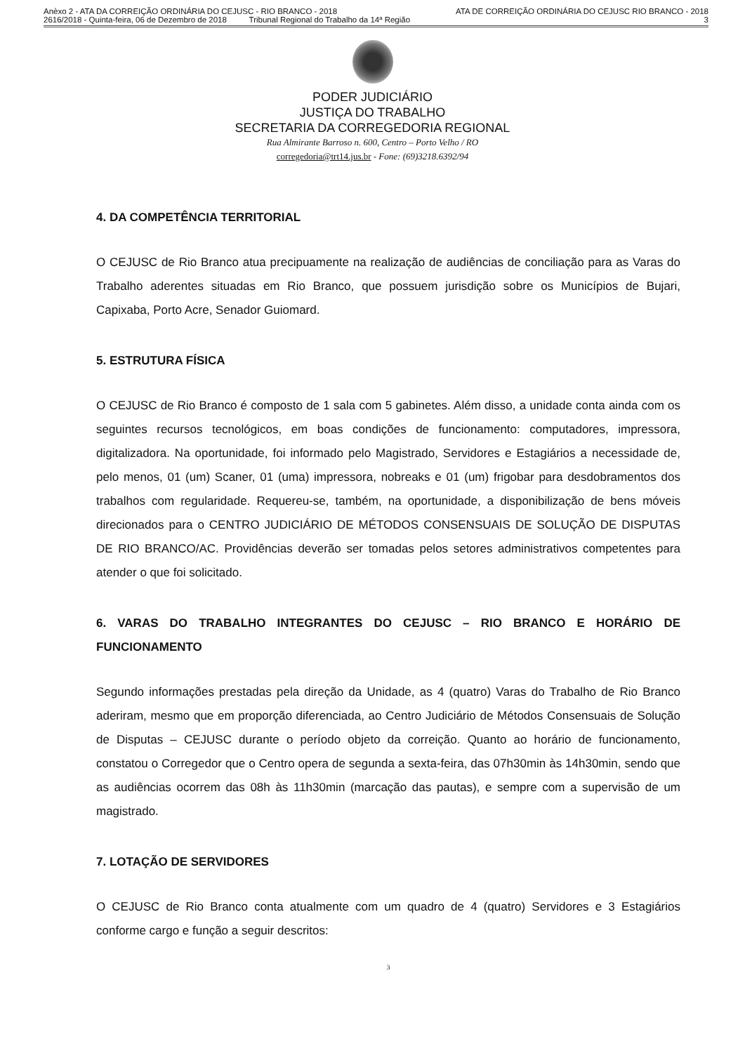Anèxo 2 - ATA DA CORREIÇÃO ORDINÁRIA DO CEJUSC - RIO BRANCO - 2018 ATA DE CORREIÇÃO ORDINÁRIA DO CEJUSC RIO BRANCO - 2018
2616/2018 - Quinta-feira, 06 de Dezembro de 2018 Tribunal Regional do Trabalho da 14ª Região 3
PODER JUDICIÁRIO
JUSTIÇA DO TRABALHO
SECRETARIA DA CORREGEDORIA REGIONAL
Rua Almirante Barroso n. 600, Centro – Porto Velho / RO
corregedoria@trt14.jus.br - Fone: (69)3218.6392/94
4. DA COMPETÊNCIA TERRITORIAL
O CEJUSC de Rio Branco atua precipuamente na realização de audiências de conciliação para as Varas do Trabalho aderentes situadas em Rio Branco, que possuem jurisdição sobre os Municípios de Bujari, Capixaba, Porto Acre, Senador Guiomard.
5. ESTRUTURA FÍSICA
O CEJUSC de Rio Branco é composto de 1 sala com 5 gabinetes. Além disso, a unidade conta ainda com os seguintes recursos tecnológicos, em boas condições de funcionamento: computadores, impressora, digitalizadora. Na oportunidade, foi informado pelo Magistrado, Servidores e Estagiários a necessidade de, pelo menos, 01 (um) Scaner, 01 (uma) impressora, nobreaks e 01 (um) frigobar para desdobramentos dos trabalhos com regularidade. Requereu-se, também, na oportunidade, a disponibilização de bens móveis direcionados para o CENTRO JUDICIÁRIO DE MÉTODOS CONSENSUAIS DE SOLUÇÃO DE DISPUTAS DE RIO BRANCO/AC. Providências deverão ser tomadas pelos setores administrativos competentes para atender o que foi solicitado.
6. VARAS DO TRABALHO INTEGRANTES DO CEJUSC – RIO BRANCO E HORÁRIO DE FUNCIONAMENTO
Segundo informações prestadas pela direção da Unidade, as 4 (quatro) Varas do Trabalho de Rio Branco aderiram, mesmo que em proporção diferenciada, ao Centro Judiciário de Métodos Consensuais de Solução de Disputas – CEJUSC durante o período objeto da correição. Quanto ao horário de funcionamento, constatou o Corregedor que o Centro opera de segunda a sexta-feira, das 07h30min às 14h30min, sendo que as audiências ocorrem das 08h às 11h30min (marcação das pautas), e sempre com a supervisão de um magistrado.
7. LOTAÇÃO DE SERVIDORES
O CEJUSC de Rio Branco conta atualmente com um quadro de 4 (quatro) Servidores e 3 Estagiários conforme cargo e função a seguir descritos:
3